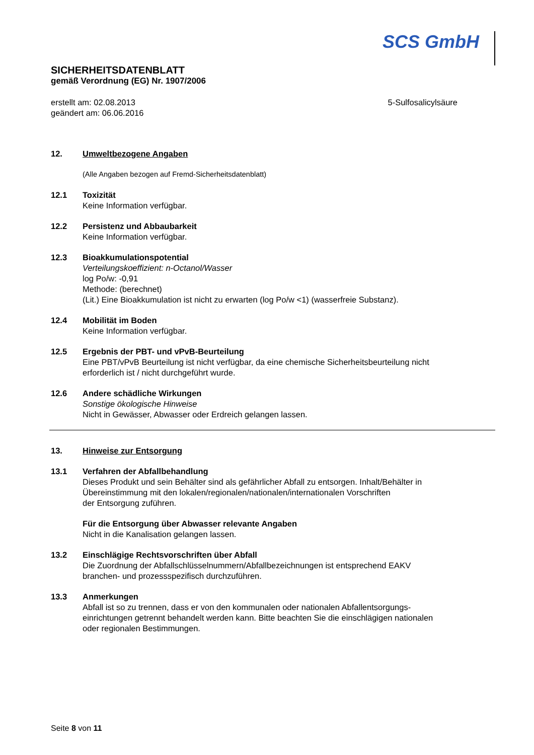SCS GmbH
SICHERHEITSDATENBLATT
gemäß Verordnung (EG) Nr. 1907/2006
erstellt am: 02.08.2013
geändert am: 06.06.2016
5-Sulfosalicylsäure
12. Umweltbezogene Angaben
(Alle Angaben bezogen auf Fremd-Sicherheitsdatenblatt)
12.1 Toxizität
Keine Information verfügbar.
12.2 Persistenz und Abbaubarkeit
Keine Information verfügbar.
12.3 Bioakkumulationspotential
Verteilungskoeffizient: n-Octanol/Wasser
log Po/w: -0,91
Methode: (berechnet)
(Lit.) Eine Bioakkumulation ist nicht zu erwarten (log Po/w <1) (wasserfreie Substanz).
12.4 Mobilität im Boden
Keine Information verfügbar.
12.5 Ergebnis der PBT- und vPvB-Beurteilung
Eine PBT/vPvB Beurteilung ist nicht verfügbar, da eine chemische Sicherheitsbeurteilung nicht
erforderlich ist / nicht durchgeführt wurde.
12.6 Andere schädliche Wirkungen
Sonstige ökologische Hinweise
Nicht in Gewässer, Abwasser oder Erdreich gelangen lassen.
13. Hinweise zur Entsorgung
13.1 Verfahren der Abfallbehandlung
Dieses Produkt und sein Behälter sind als gefährlicher Abfall zu entsorgen. Inhalt/Behälter in
Übereinstimmung mit den lokalen/regionalen/nationalen/internationalen Vorschriften
der Entsorgung zuführen.
Für die Entsorgung über Abwasser relevante Angaben
Nicht in die Kanalisation gelangen lassen.
13.2 Einschlägige Rechtsvorschriften über Abfall
Die Zuordnung der Abfallschlüsselnummern/Abfallbezeichnungen ist entsprechend EAKV
branchen- und prozessspezifisch durchzuführen.
13.3 Anmerkungen
Abfall ist so zu trennen, dass er von den kommunalen oder nationalen Abfallentsorgungs-
einrichtungen getrennt behandelt werden kann. Bitte beachten Sie die einschlägigen nationalen
oder regionalen Bestimmungen.
Seite 8 von 11